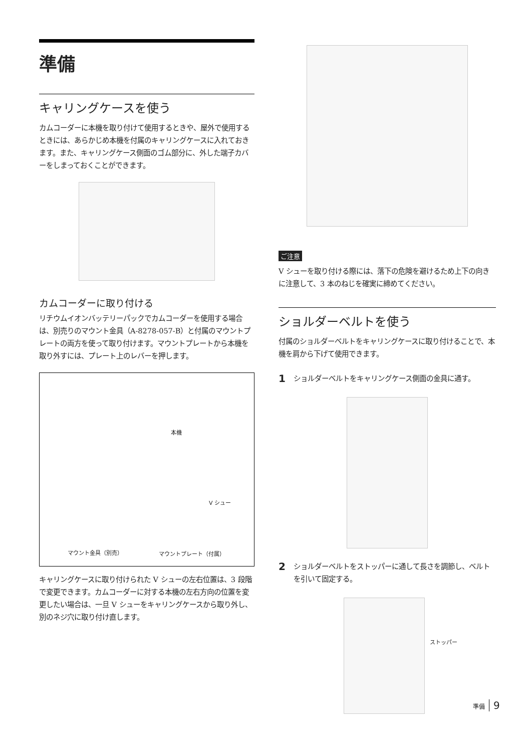準備
キャリングケースを使う
カムコーダーに本機を取り付けて使用するときや、屋外で使用するときには、あらかじめ本機を付属のキャリングケースに入れておきます。また、キャリングケース側面のゴム部分に、外した端子カバーをしまっておくことができます。
カムコーダーに取り付ける
リチウムイオンバッテリーパックでカムコーダーを使用する場合は、別売りのマウント金具（A-8278-057-B）と付属のマウントプレートの両方を使って取り付けます。マウントプレートから本機を取り外すには、プレート上のレバーを押します。
本機
V シュー
マウント金具（別売） マウントプレート（付属）
キャリングケースに取り付けられた V シューの左右位置は、3 段階で変更できます。カムコーダーに対する本機の左右方向の位置を変更したい場合は、一旦 V シューをキャリングケースから取り外し、別のネジ穴に取り付け直します。
ご注意
V シューを取り付ける際には、落下の危険を避けるため上下の向きに注意して、3 本のねじを確実に締めてください。
ショルダーベルトを使う
付属のショルダーベルトをキャリングケースに取り付けることで、本機を肩から下げて使用できます。
1
ショルダーベルトをキャリングケース側面の金具に通す。
2
ショルダーベルトをストッパーに通して長さを調節し、ベルトを引いて固定する。
ストッパー
準備 9